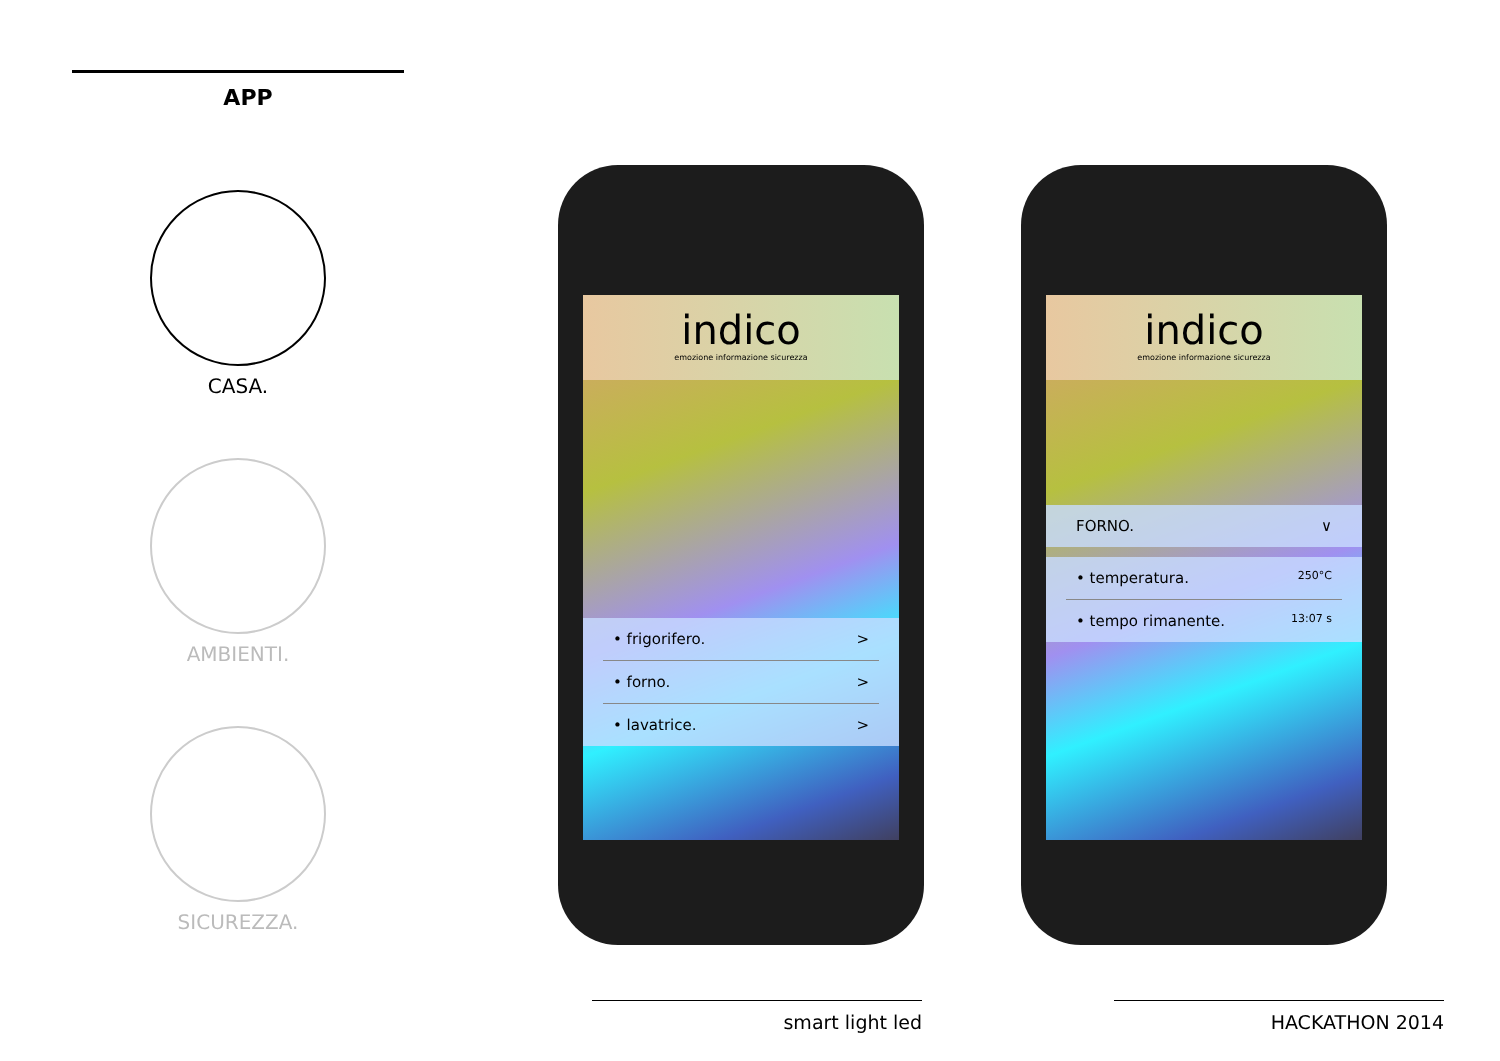APP
CASA.
AMBIENTI.
SICUREZZA.
indico
emozione informazione sicurezza
• frigorifero. >
• forno. >
• lavatrice. >
indico
emozione informazione sicurezza
FORNO. ∨
• temperatura. 250°C
• tempo rimanente. 13:07 s
smart light led HACKATHON 2014